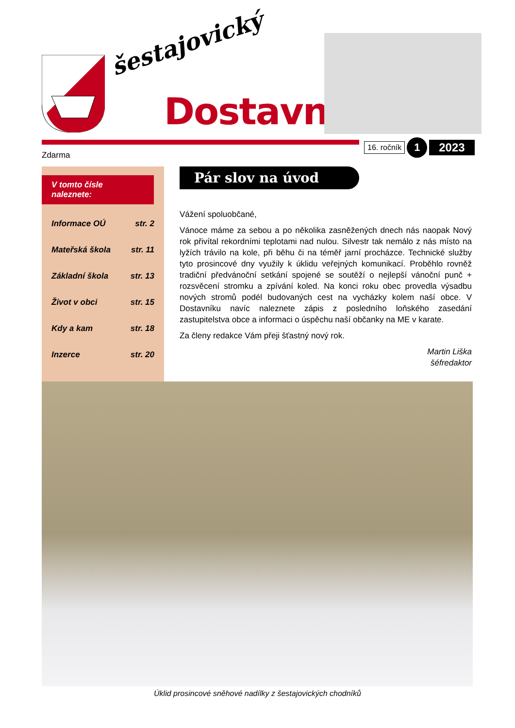šestajovický
Dostavník
16. ročník
1
2023
Zdarma
V tomto čísle naleznete:
Informace OÚ str. 2
Mateřská škola str. 11
Základní škola str. 13
Život v obci str. 15
Kdy a kam str. 18
Inzerce str. 20
Pár slov na úvod
Vážení spoluobčané,
Vánoce máme za sebou a po několika zasněžených dnech nás naopak Nový rok přivítal rekordními teplotami nad nulou. Silvestr tak nemálo z nás místo na lyžích trávilo na kole, při běhu či na téměř jarní procházce. Technické služby tyto prosincové dny využily k úklidu veřejných komunikací. Proběhlo rovněž tradiční předvánoční setkání spojené se soutěží o nejlepší vánoční punč + rozsvěcení stromku a zpívání koled. Na konci roku obec provedla výsadbu nových stromů podél budovaných cest na vycházky kolem naší obce. V Dostavníku navíc naleznete zápis z posledního loňského zasedání zastupitelstva obce a informaci o úspěchu naší občanky na ME v karate.
Za členy redakce Vám přeji šťastný nový rok.
Martin Liška
šéfredaktor
Úklid prosincové sněhové nadílky z šestajovických chodníků